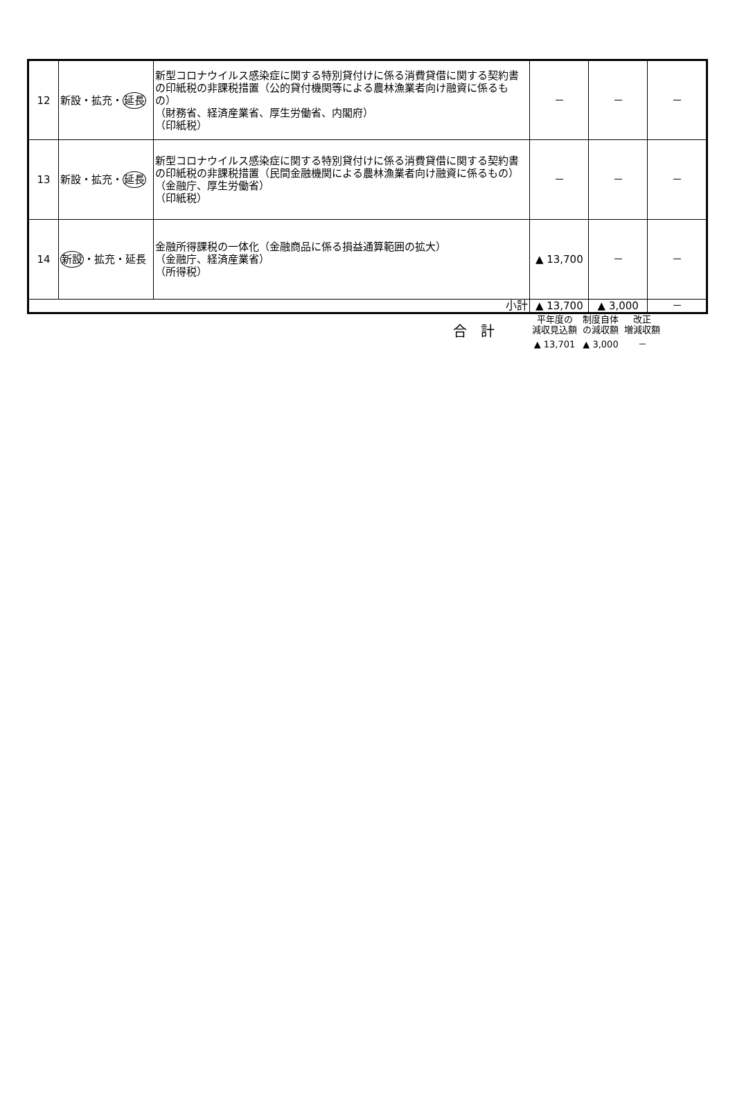| 12 | 新設・拡充・ 延長 | 新型コロナウイルス感染症に関する特別貸付けに係る消費貸借に関する契約書の印紙税の非課税措置（公的貸付機関等による農林漁業者向け融資に係るもの） （財務省、経済産業省、厚生労働省、内閣府） （印紙税） | － | － | － |
| 13 | 新設・拡充・ 延長 | 新型コロナウイルス感染症に関する特別貸付けに係る消費貸借に関する契約書の印紙税の非課税措置（民間金融機関による農林漁業者向け融資に係るもの） （金融庁、厚生労働省） （印紙税） | － | － | － |
| 14 | 新設 ・拡充・延長 | 金融所得課税の一体化（金融商品に係る損益通算範囲の拡大） （金融庁、経済産業省） （所得税） | ▲ 13,700 | － | － |
| 小計 | | | ▲ 13,700 | ▲ 3,000 | － |
| 合 計 | 平年度の 減収見込額 | 制度自体 の減収額 | 改正 増減収額 |
| | ▲ 13,701 | ▲ 3,000 | － |